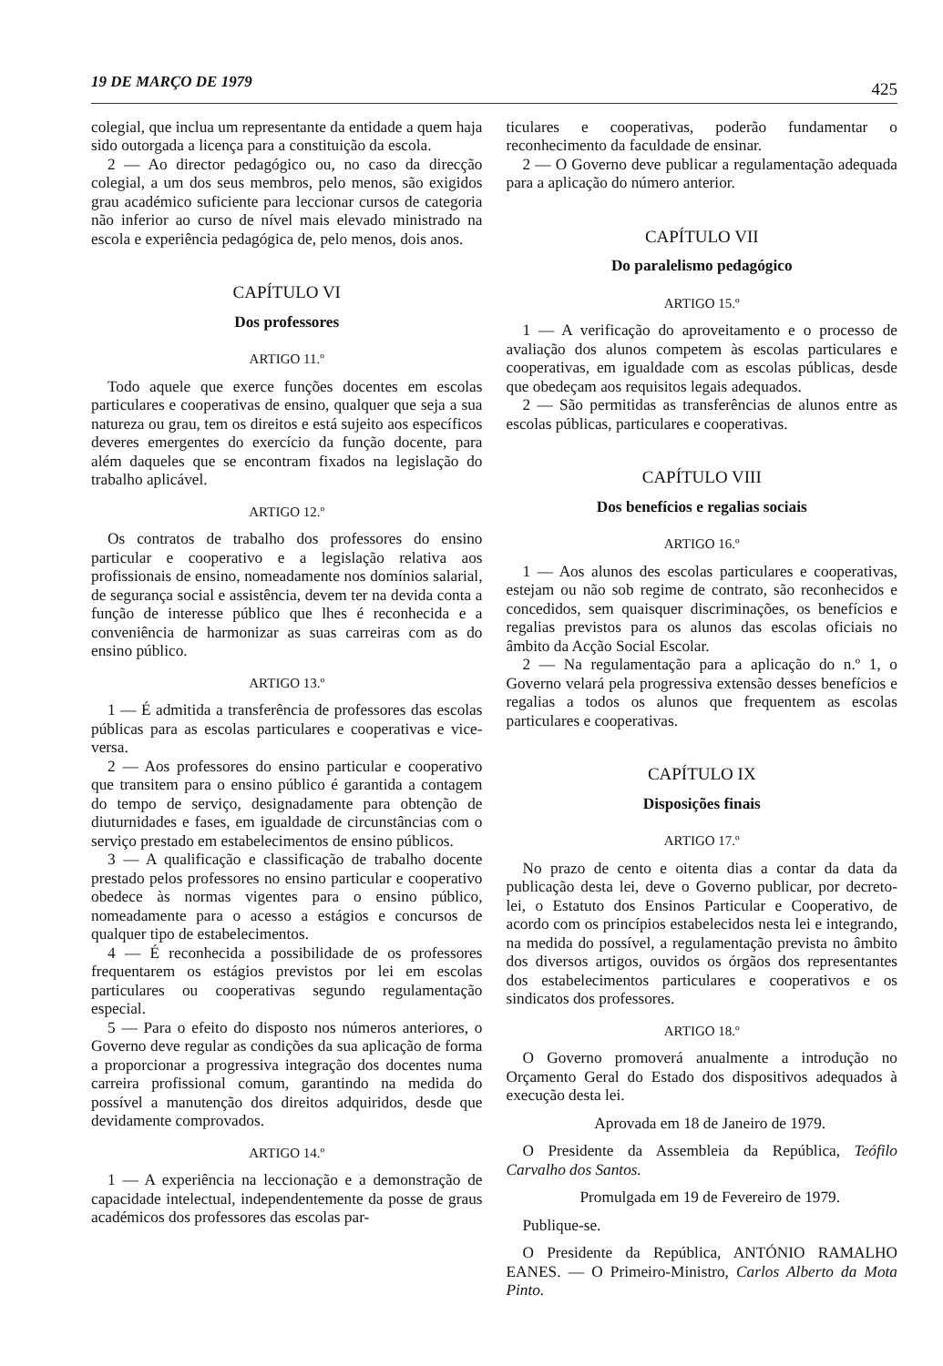19 DE MARÇO DE 1979 425
colegial, que inclua um representante da entidade a quem haja sido outorgada a licença para a constituição da escola.
2 — Ao director pedagógico ou, no caso da direcção colegial, a um dos seus membros, pelo menos, são exigidos grau académico suficiente para leccionar cursos de categoria não inferior ao curso de nível mais elevado ministrado na escola e experiência pedagógica de, pelo menos, dois anos.
CAPÍTULO VI
Dos professores
ARTIGO 11.º
Todo aquele que exerce funções docentes em escolas particulares e cooperativas de ensino, qualquer que seja a sua natureza ou grau, tem os direitos e está sujeito aos específicos deveres emergentes do exercício da função docente, para além daqueles que se encontram fixados na legislação do trabalho aplicável.
ARTIGO 12.º
Os contratos de trabalho dos professores do ensino particular e cooperativo e a legislação relativa aos profissionais de ensino, nomeadamente nos domínios salarial, de segurança social e assistência, devem ter na devida conta a função de interesse público que lhes é reconhecida e a conveniência de harmonizar as suas carreiras com as do ensino público.
ARTIGO 13.º
1 — É admitida a transferência de professores das escolas públicas para as escolas particulares e cooperativas e vice-versa.
2 — Aos professores do ensino particular e cooperativo que transitem para o ensino público é garantida a contagem do tempo de serviço, designadamente para obtenção de diuturnidades e fases, em igualdade de circunstâncias com o serviço prestado em estabelecimentos de ensino públicos.
3 — A qualificação e classificação de trabalho docente prestado pelos professores no ensino particular e cooperativo obedece às normas vigentes para o ensino público, nomeadamente para o acesso a estágios e concursos de qualquer tipo de estabelecimentos.
4 — É reconhecida a possibilidade de os professores frequentarem os estágios previstos por lei em escolas particulares ou cooperativas segundo regulamentação especial.
5 — Para o efeito do disposto nos números anteriores, o Governo deve regular as condições da sua aplicação de forma a proporcionar a progressiva integração dos docentes numa carreira profissional comum, garantindo na medida do possível a manutenção dos direitos adquiridos, desde que devidamente comprovados.
ARTIGO 14.º
1 — A experiência na leccionação e a demonstração de capacidade intelectual, independentemente da posse de graus académicos dos professores das escolas par-
ticulares e cooperativas, poderão fundamentar o reconhecimento da faculdade de ensinar.
2 — O Governo deve publicar a regulamentação adequada para a aplicação do número anterior.
CAPÍTULO VII
Do paralelismo pedagógico
ARTIGO 15.º
1 — A verificação do aproveitamento e o processo de avaliação dos alunos competem às escolas particulares e cooperativas, em igualdade com as escolas públicas, desde que obedeçam aos requisitos legais adequados.
2 — São permitidas as transferências de alunos entre as escolas públicas, particulares e cooperativas.
CAPÍTULO VIII
Dos benefícios e regalias sociais
ARTIGO 16.º
1 — Aos alunos des escolas particulares e cooperativas, estejam ou não sob regime de contrato, são reconhecidos e concedidos, sem quaisquer discriminações, os benefícios e regalias previstos para os alunos das escolas oficiais no âmbito da Acção Social Escolar.
2 — Na regulamentação para a aplicação do n.º 1, o Governo velará pela progressiva extensão desses benefícios e regalias a todos os alunos que frequentem as escolas particulares e cooperativas.
CAPÍTULO IX
Disposições finais
ARTIGO 17.º
No prazo de cento e oitenta dias a contar da data da publicação desta lei, deve o Governo publicar, por decreto-lei, o Estatuto dos Ensinos Particular e Cooperativo, de acordo com os princípios estabelecidos nesta lei e integrando, na medida do possível, a regulamentação prevista no âmbito dos diversos artigos, ouvidos os órgãos dos representantes dos estabelecimentos particulares e cooperativos e os sindicatos dos professores.
ARTIGO 18.º
O Governo promoverá anualmente a introdução no Orçamento Geral do Estado dos dispositivos adequados à execução desta lei.
Aprovada em 18 de Janeiro de 1979.
O Presidente da Assembleia da República, Teófilo Carvalho dos Santos.
Promulgada em 19 de Fevereiro de 1979.
Publique-se.
O Presidente da República, ANTÓNIO RAMALHO EANES. — O Primeiro-Ministro, Carlos Alberto da Mota Pinto.